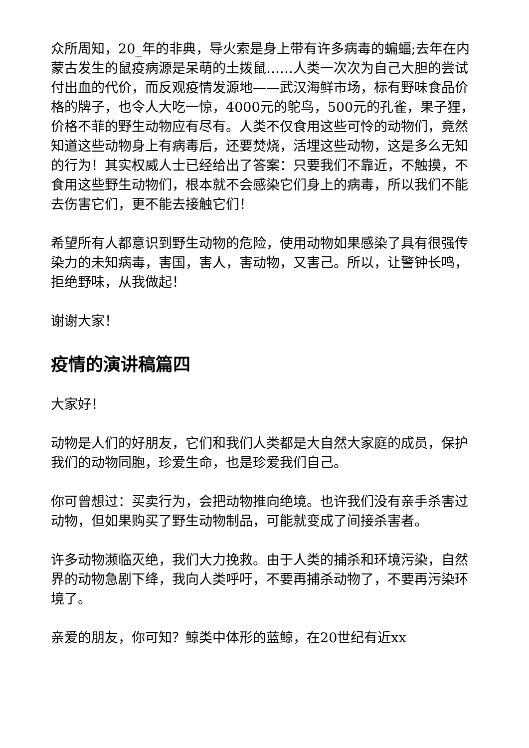众所周知，20_年的非典，导火索是身上带有许多病毒的蝙蝠;去年在内蒙古发生的鼠疫病源是呆萌的土拨鼠……人类一次次为自己大胆的尝试付出血的代价，而反观疫情发源地——武汉海鲜市场，标有野味食品价格的牌子，也令人大吃一惊，4000元的鸵鸟，500元的孔雀，果子狸，价格不菲的野生动物应有尽有。人类不仅食用这些可怜的动物们，竟然知道这些动物身上有病毒后，还要焚烧，活埋这些动物，这是多么无知的行为！其实权威人士已经给出了答案：只要我们不靠近，不触摸，不食用这些野生动物们，根本就不会感染它们身上的病毒，所以我们不能去伤害它们，更不能去接触它们！
希望所有人都意识到野生动物的危险，使用动物如果感染了具有很强传染力的未知病毒，害国，害人，害动物，又害己。所以，让警钟长鸣，拒绝野味，从我做起！
谢谢大家！
疫情的演讲稿篇四
大家好！
动物是人们的好朋友，它们和我们人类都是大自然大家庭的成员，保护我们的动物同胞，珍爱生命，也是珍爱我们自己。
你可曾想过：买卖行为，会把动物推向绝境。也许我们没有亲手杀害过动物，但如果购买了野生动物制品，可能就变成了间接杀害者。
许多动物濒临灭绝，我们大力挽救。由于人类的捕杀和环境污染，自然界的动物急剧下绛，我向人类呼吁，不要再捕杀动物了，不要再污染环境了。
亲爱的朋友，你可知？鲸类中体形的蓝鲸，在20世纪有近xx